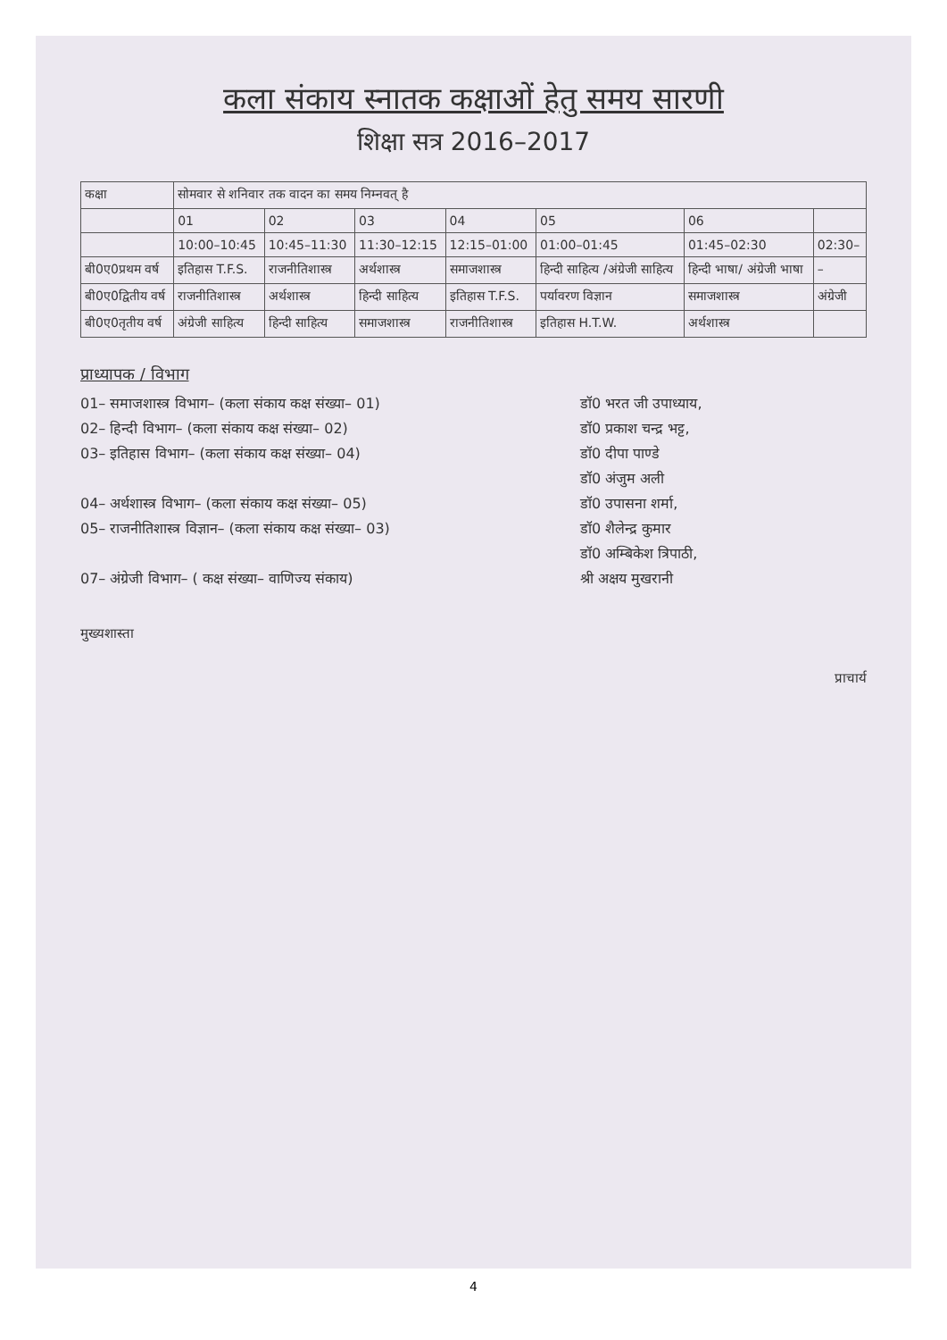कला संकाय स्नातक कक्षाओं हेतु समय सारणी
शिक्षा सत्र 2016–2017
| कक्षा | सोमवार से शनिवार तक वादन का समय निम्नवत् है | | | | | | |
| --- | --- | --- | --- | --- | --- | --- | --- |
| | 01 | 02 | 03 | 04 | 05 | 06 | |
| | 10:00–10:45 | 10:45–11:30 | 11:30–12:15 | 12:15–01:00 | 01:00–01:45 | 01:45–02:30 | 02:30– |
| बी0ए0प्रथम वर्ष | इतिहास T.F.S. | राजनीतिशास्त्र | अर्थशास्त्र | समाजशास्त्र | हिन्दी साहित्य /अंग्रेजी साहित्य | हिन्दी भाषा/ अंग्रेजी भाषा | – |
| बी0ए0द्वितीय वर्ष | राजनीतिशास्त्र | अर्थशास्त्र | हिन्दी साहित्य | इतिहास T.F.S. | पर्यावरण विज्ञान | समाजशास्त्र | अंग्रेजी |
| बी0ए0तृतीय वर्ष | अंग्रेजी साहित्य | हिन्दी साहित्य | समाजशास्त्र | राजनीतिशास्त्र | इतिहास H.T.W. | अर्थशास्त्र | |
प्राध्यापक / विभाग
01– समाजशास्त्र विभाग– (कला संकाय कक्ष संख्या– 01) डॉ0 भरत जी उपाध्याय,
02– हिन्दी विभाग– (कला संकाय कक्ष संख्या– 02) डॉ0 प्रकाश चन्द्र भट्ट,
03– इतिहास विभाग– (कला संकाय कक्ष संख्या– 04) डॉ0 दीपा पाण्डे
डॉ0 अंजुम अली
04– अर्थशास्त्र विभाग– (कला संकाय कक्ष संख्या– 05) डॉ0 उपासना शर्मा,
05– राजनीतिशास्त्र विज्ञान– (कला संकाय कक्ष संख्या– 03) डॉ0 शैलेन्द्र कुमार
डॉ0 अम्बिकेश त्रिपाठी,
07– अंग्रेजी विभाग– ( कक्ष संख्या– वाणिज्य संकाय) श्री अक्षय मुखरानी
मुख्यशास्ता
प्राचार्य
4